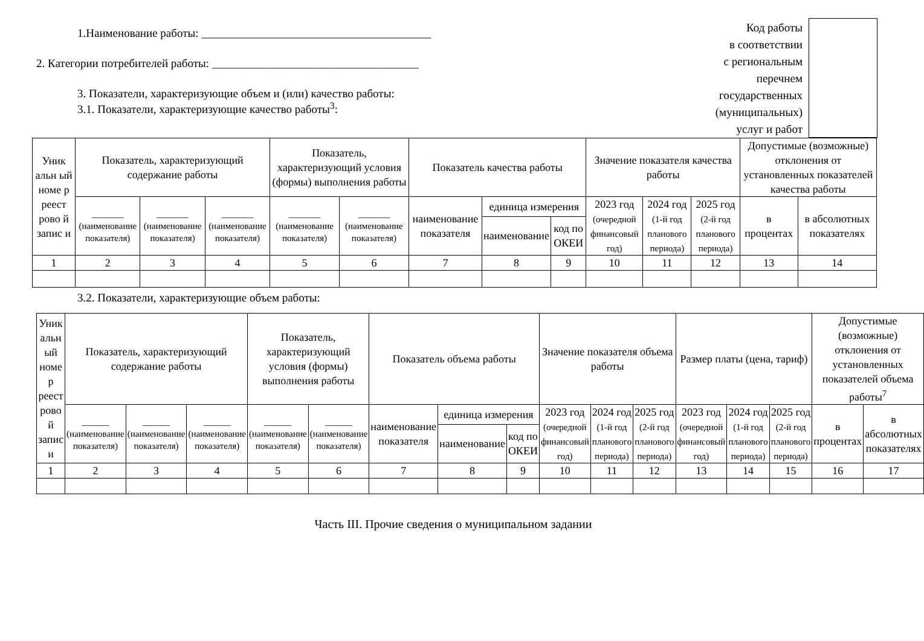1.Наименование работы: ________________________________________
2. Категории потребителей работы: ____________________________________
3. Показатели, характеризующие объем и (или) качество работы:
3.1. Показатели, характеризующие качество работы<sup>3</sup>:
Код работы
в соответствии
с региональным
перечнем
государственных
(муниципальных)
услуг и работ
| Уник альн ый номе р реест рово й запис и | Показатель, характеризующий содержание работы | | | Показатель, характеризующий условия (формы) выполнения работы | | Показатель качества работы | | | Значение показателя качества работы | | | Допустимые (возможные) отклонения от установленных показателей качества работы | |
| | _______ (наименование показателя) | _______ (наименование показателя) | _______ (наименование показателя) | _______ (наименование показателя) | _______ (наименование показателя) | наименование показателя | единица измерения | | 2023 год (очередной финансовый год) | 2024 год (1-й год планового периода) | 2025 год (2-й год планового периода) | в процентах | в абсолютных показателях |
| | | | | | | | наименование | код по ОКЕИ | | | | | |
| 1 | 2 | 3 | 4 | 5 | 6 | 7 | 8 | 9 | 10 | 11 | 12 | 13 | 14 |
3.2. Показатели, характеризующие объем работы:
| Уник альн ый номе р реест рово й запис и | Показатель, характеризующий содержание работы | | | Показатель, характеризующий условия (формы) выполнения работы | | Показатель объема работы | | | Значение показателя объема работы | | | Размер платы (цена, тариф) | | | Допустимые (возможные) отклонения от установленных показателей объема работы<sup>7</sup> | |
| | ______ (наименование показателя) | ______ (наименование показателя) | ______ (наименование показателя) | ______ (наименование показателя) | ______ (наименование показателя) | наименование показателя | единица измерения | | 2023 год (очередной финансовый год) | 2024 год (1-й год планового периода) | 2025 год (2-й год планового периода) | 2023 год (очередной финансовый год) | 2024 год (1-й год планового периода) | 2025 год (2-й год планового периода) | в процентах | в абсолютных показателях |
| | | | | | | | наименование | код по ОКЕИ | | | | | | | | |
| 1 | 2 | 3 | 4 | 5 | 6 | 7 | 8 | 9 | 10 | 11 | 12 | 13 | 14 | 15 | 16 | 17 |
Часть III. Прочие сведения о муниципальном задании